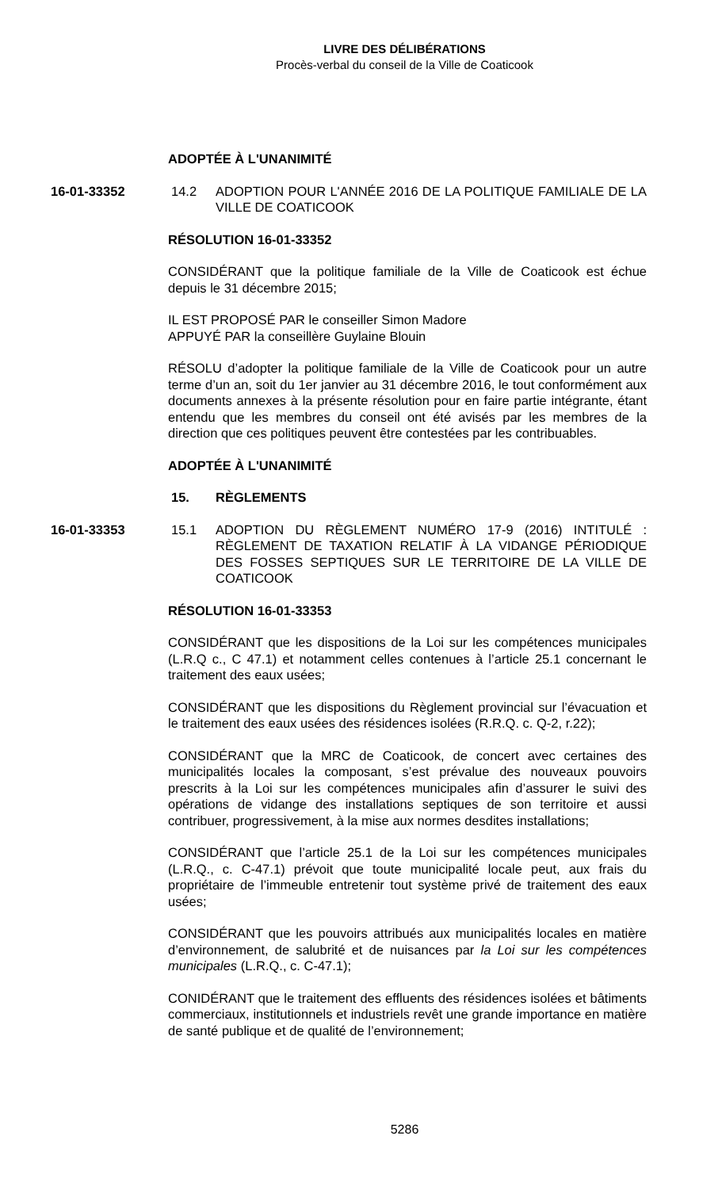LIVRE DES DÉLIBÉRATIONS
Procès-verbal du conseil de la Ville de Coaticook
ADOPTÉE À L'UNANIMITÉ
16-01-33352 14.2 ADOPTION POUR L'ANNÉE 2016 DE LA POLITIQUE FAMILIALE DE LA VILLE DE COATICOOK
RÉSOLUTION 16-01-33352
CONSIDÉRANT que la politique familiale de la Ville de Coaticook est échue depuis le 31 décembre 2015;
IL EST PROPOSÉ PAR le conseiller Simon Madore
APPUYÉ PAR la conseillère Guylaine Blouin
RÉSOLU d’adopter la politique familiale de la Ville de Coaticook pour un autre terme d’un an, soit du 1er janvier au 31 décembre 2016, le tout conformément aux documents annexes à la présente résolution pour en faire partie intégrante, étant entendu que les membres du conseil ont été avisés par les membres de la direction que ces politiques peuvent être contestées par les contribuables.
ADOPTÉE À L'UNANIMITÉ
15. RÈGLEMENTS
16-01-33353 15.1 ADOPTION DU RÈGLEMENT NUMÉRO 17-9 (2016) INTITULÉ : RÈGLEMENT DE TAXATION RELATIF À LA VIDANGE PÉRIODIQUE DES FOSSES SEPTIQUES SUR LE TERRITOIRE DE LA VILLE DE COATICOOK
RÉSOLUTION 16-01-33353
CONSIDÉRANT que les dispositions de la Loi sur les compétences municipales (L.R.Q c., C 47.1) et notamment celles contenues à l’article 25.1 concernant le traitement des eaux usées;
CONSIDÉRANT que les dispositions du Règlement provincial sur l’évacuation et le traitement des eaux usées des résidences isolées (R.R.Q. c. Q-2, r.22);
CONSIDÉRANT que la MRC de Coaticook, de concert avec certaines des municipalités locales la composant, s’est prévalue des nouveaux pouvoirs prescrits à la Loi sur les compétences municipales afin d’assurer le suivi des opérations de vidange des installations septiques de son territoire et aussi contribuer, progressivement, à la mise aux normes desdites installations;
CONSIDÉRANT que l’article 25.1 de la Loi sur les compétences municipales (L.R.Q., c. C-47.1) prévoit que toute municipalité locale peut, aux frais du propriétaire de l’immeuble entretenir tout système privé de traitement des eaux usées;
CONSIDÉRANT que les pouvoirs attribués aux municipalités locales en matière d’environnement, de salubrité et de nuisances par la Loi sur les compétences municipales (L.R.Q., c. C-47.1);
CONIDÉRANT que le traitement des effluents des résidences isolées et bâtiments commerciaux, institutionnels et industriels revêt une grande importance en matière de santé publique et de qualité de l’environnement;
5286